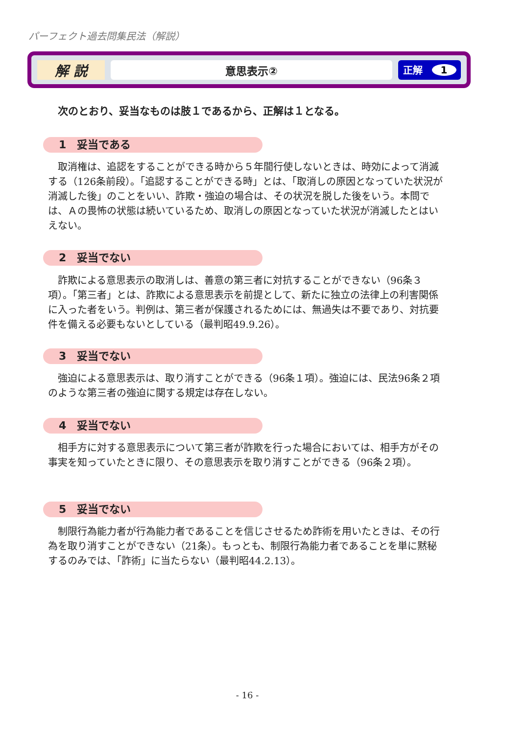パーフェクト過去問集民法（解説）
解 説
意思表示② 正解 1
次のとおり、妥当なものは肢１であるから、正解は１となる。
1　妥当である
取消権は、追認をすることができる時から５年間行使しないときは、時効によって消滅する（126条前段）。「追認することができる時」とは、「取消しの原因となっていた状況が消滅した後」のことをいい、詐欺・強迫の場合は、その状況を脱した後をいう。本問では、Ａの畏怖の状態は続いているため、取消しの原因となっていた状況が消滅したとはいえない。
2　妥当でない
詐欺による意思表示の取消しは、善意の第三者に対抗することができない（96条３項）。「第三者」とは、詐欺による意思表示を前提として、新たに独立の法律上の利害関係に入った者をいう。判例は、第三者が保護されるためには、無過失は不要であり、対抗要件を備える必要もないとしている（最判昭49.9.26）。
3　妥当でない
強迫による意思表示は、取り消すことができる（96条１項）。強迫には、民法96条２項のような第三者の強迫に関する規定は存在しない。
4　妥当でない
相手方に対する意思表示について第三者が詐欺を行った場合においては、相手方がその事実を知っていたときに限り、その意思表示を取り消すことができる（96条２項）。
5　妥当でない
制限行為能力者が行為能力者であることを信じさせるため詐術を用いたときは、その行為を取り消すことができない（21条）。もっとも、制限行為能力者であることを単に黙秘するのみでは、「詐術」に当たらない（最判昭44.2.13）。
- 16 -